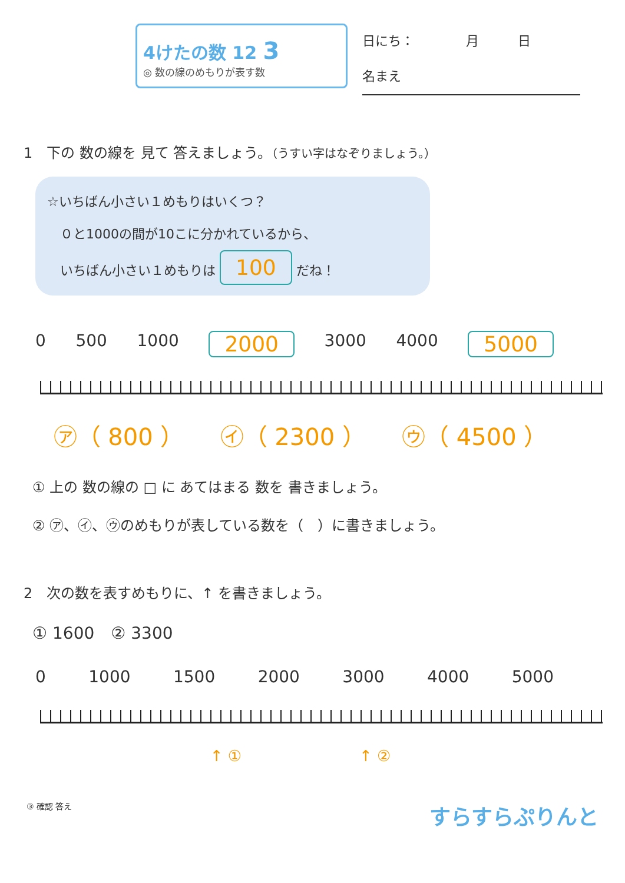4けたの数 12 3
◎ 数の線のめもりが表す数
日にち：　　　　月　　　日
名まえ
1　下の 数の線を 見て 答えましょう。（うすい字はなぞりましょう。）
☆いちばん小さい１めもりはいくつ？
　０と1000の間が10こに分かれているから、
　いちばん小さい１めもりは 100 だね！
0 500 1000 2000 3000 4000 5000
㋐（ 800 ） ㋑（ 2300 ） ㋒（ 4500 ）
① 上の 数の線の □ に あてはまる 数を 書きましょう。
② ㋐、㋑、㋒のめもりが表している数を（　）に書きましょう。
2　次の数を表すめもりに、↑ を書きましょう。
① 1600　② 3300
0 1000 1500 2000 3000 4000 5000
↑ ① ↑ ②
③ 確認 答え すらすらぷりんと